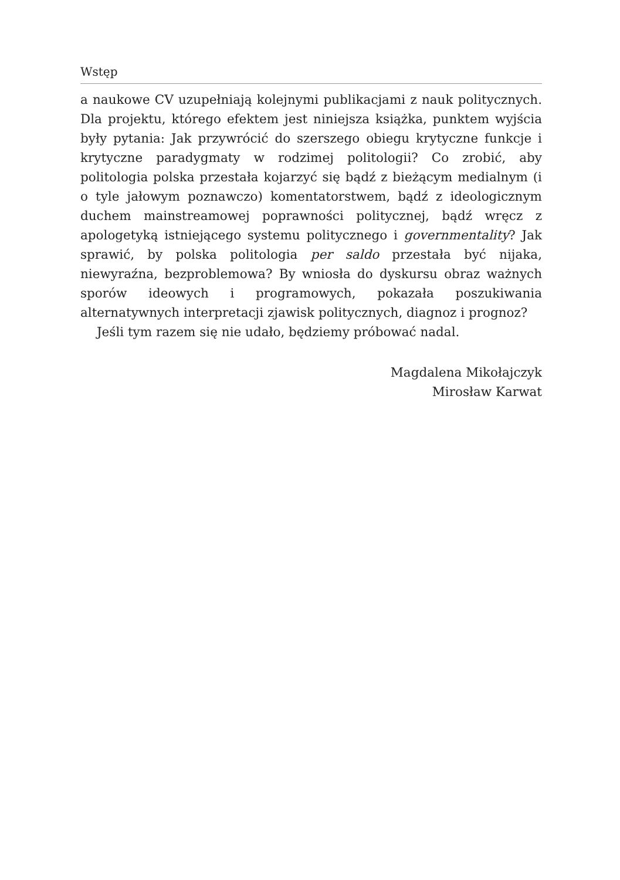Wstęp
a naukowe CV uzupełniają kolejnymi publikacjami z nauk politycznych. Dla projektu, którego efektem jest niniejsza książka, punktem wyjścia były pytania: Jak przywrócić do szerszego obiegu krytyczne funkcje i krytyczne paradygmaty w rodzimej politologii? Co zrobić, aby politologia polska przestała kojarzyć się bądź z bieżącym medialnym (i o tyle jałowym poznawczo) komentatorstwem, bądź z ideologicznym duchem mainstreamowej poprawności politycznej, bądź wręcz z apologetyką istniejącego systemu politycznego i governmentality? Jak sprawić, by polska politologia per saldo przestała być nijaka, niewyraźna, bezproblemowa? By wniosła do dyskursu obraz ważnych sporów ideowych i programowych, pokazała poszukiwania alternatywnych interpretacji zjawisk politycznych, diagnoz i prognoz?
Jeśli tym razem się nie udało, będziemy próbować nadal.
Magdalena Mikołajczyk
Mirosław Karwat